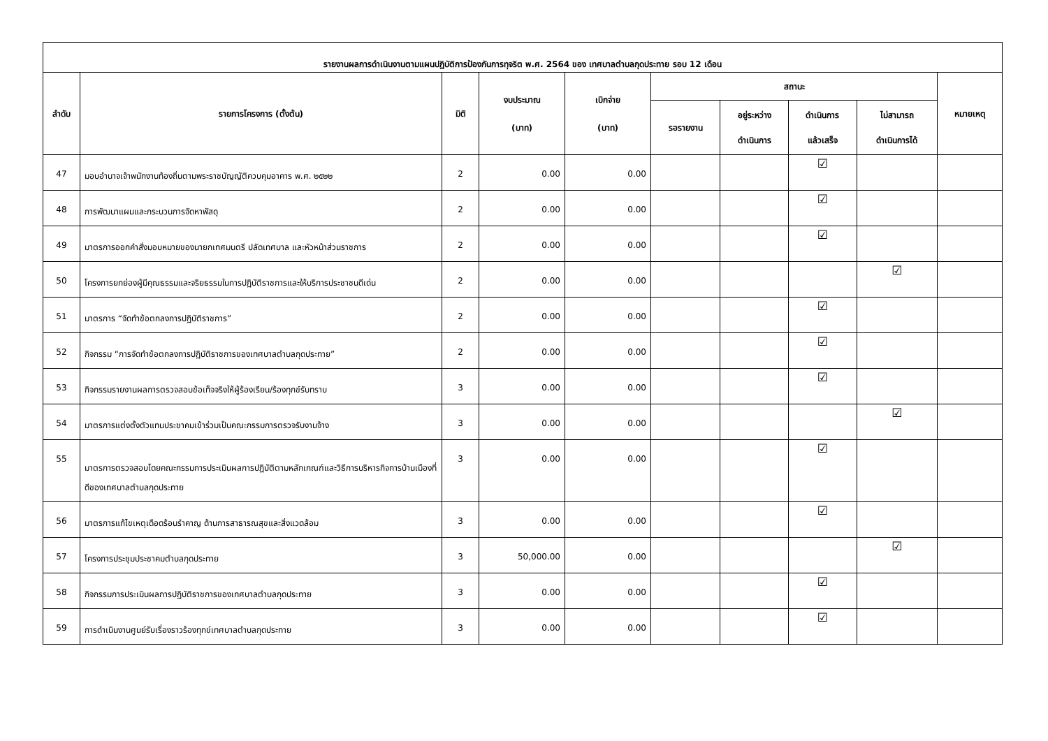| รายงานผลการดำเนินงานตามแผนปฏิบัติการป้องกันการทุจริต พ.ศ. 2564 ของ เทศบาลตำบลกุดประทาย รอบ 12 เดือน | | | | | | | | | |
| --- | --- | --- | --- | --- | --- | --- | --- | --- | --- |
| ลำดับ | รายการโครงการ (ตั้งต้น) | มิติ | งบประมาณ (บาท) | เบิกจ่าย (บาท) | สถานะ | | | | หมายเหตุ |
| | | | | | รอรายงาน | อยู่ระหว่าง ดำเนินการ | ดำเนินการ แล้วเสร็จ | ไม่สามารถ ดำเนินการได้ | |
| 47 | มอบอำนาจเจ้าพนักงานท้องถิ่นตามพระราชบัญญัติควบคุมอาคาร พ.ศ. ๒๕๒๒ | 2 | 0.00 | 0.00 | | | ☑ | | |
| 48 | การพัฒนาแผนและกระบวนการจัดหาพัสดุ | 2 | 0.00 | 0.00 | | | ☑ | | |
| 49 | มาตรการออกคำสั่งมอบหมายของนายกเทศมนตรี ปลัดเทศบาล และหัวหน้าส่วนราชการ | 2 | 0.00 | 0.00 | | | ☑ | | |
| 50 | โครงการยกย่องผู้มีคุณธรรมและจริยธรรมในการปฏิบัติราชการและให้บริการประชาชนดีเด่น | 2 | 0.00 | 0.00 | | | | ☑ | |
| 51 | มาตรการ “จัดทำข้อตกลงการปฏิบัติราชการ” | 2 | 0.00 | 0.00 | | | ☑ | | |
| 52 | กิจกรรม “การจัดทำข้อตกลงการปฏิบัติราชการของเทศบาลตำบลกุดประทาย” | 2 | 0.00 | 0.00 | | | ☑ | | |
| 53 | กิจกรรมรายงานผลการตรวจสอบข้อเท็จจริงให้ผู้ร้องเรียน/ร้องทุกข์รับทราบ | 3 | 0.00 | 0.00 | | | ☑ | | |
| 54 | มาตรการแต่งตั้งตัวแทนประชาคมเข้าร่วมเป็นคณะกรรมการตรวจรับงานจ้าง | 3 | 0.00 | 0.00 | | | | ☑ | |
| 55 | มาตรการตรวจสอบโดยคณะกรรมการประเมินผลการปฏิบัติตามหลักเกณฑ์และวิธีการบริหารกิจการบ้านเมืองที่ดีของเทศบาลตำบลกุดประทาย | 3 | 0.00 | 0.00 | | | ☑ | | |
| 56 | มาตรการแก้ไขเหตุเดือดร้อนรำคาญ ด้านการสาธารณสุขและสิ่งแวดล้อม | 3 | 0.00 | 0.00 | | | ☑ | | |
| 57 | โครงการประชุมประชาคมตำบลกุดประทาย | 3 | 50,000.00 | 0.00 | | | | ☑ | |
| 58 | กิจกรรมการประเมินผลการปฏิบัติราชการของเทศบาลตำบลกุดประทาย | 3 | 0.00 | 0.00 | | | ☑ | | |
| 59 | การดำเนินงานศูนย์รับเรื่องราวร้องทุกข์เทศบาลตำบลกุดประทาย | 3 | 0.00 | 0.00 | | | ☑ | | |